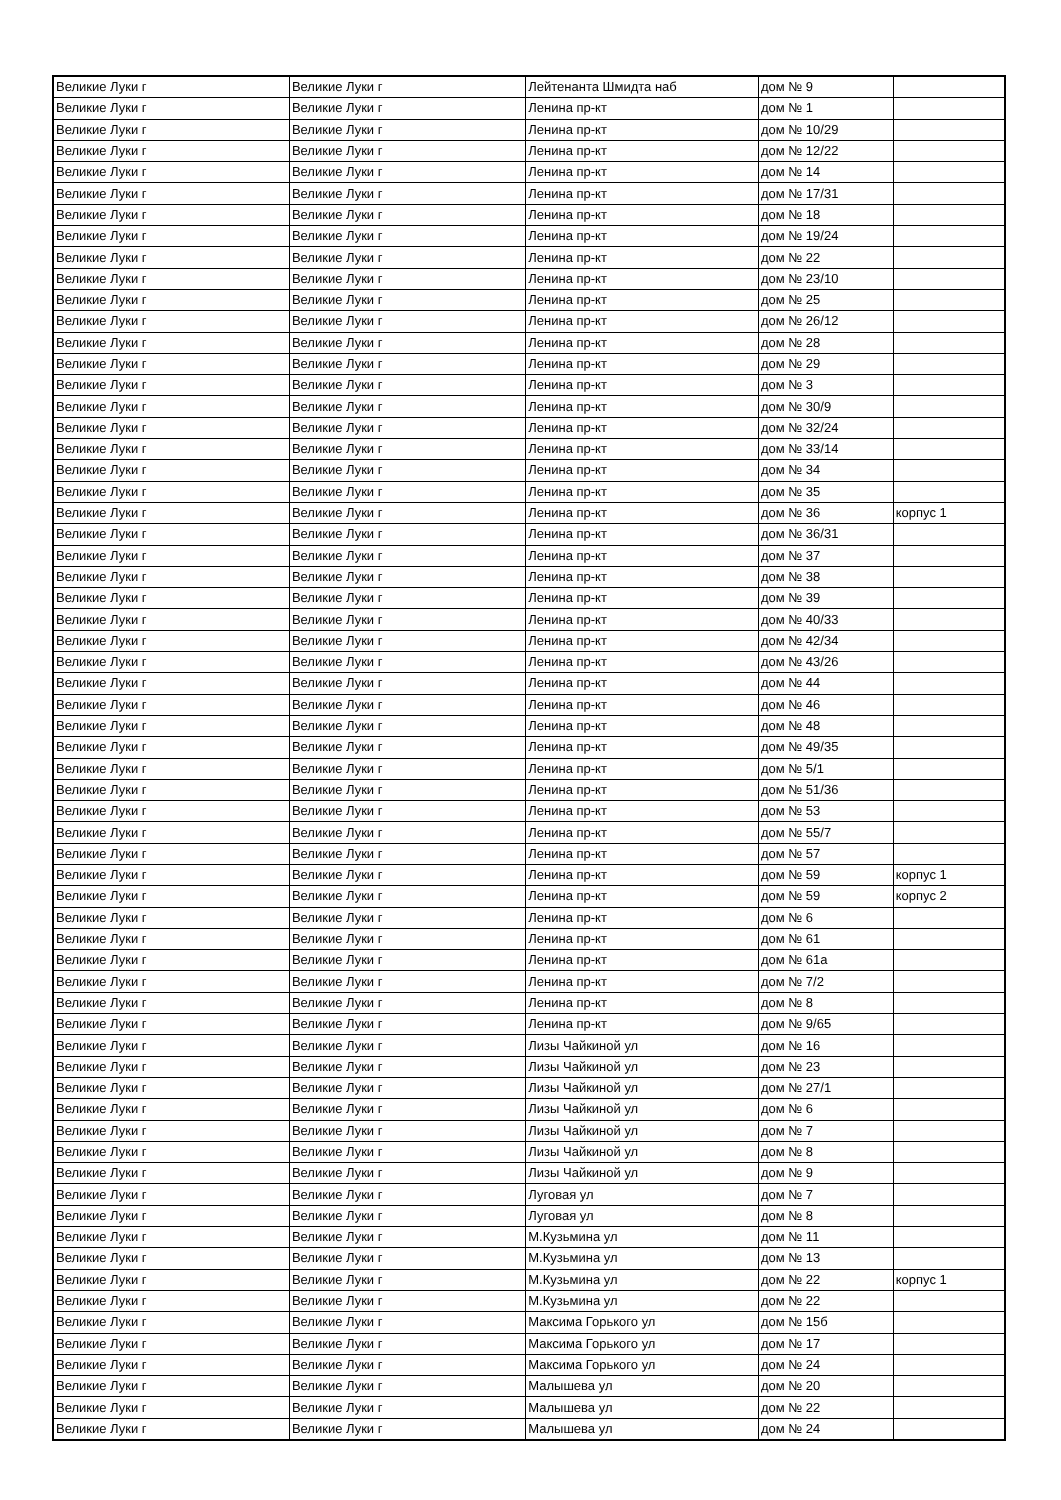| Великие Луки г | Великие Луки г | Лейтенанта Шмидта наб | дом № 9 | |
| Великие Луки г | Великие Луки г | Ленина пр-кт | дом № 1 | |
| Великие Луки г | Великие Луки г | Ленина пр-кт | дом № 10/29 | |
| Великие Луки г | Великие Луки г | Ленина пр-кт | дом № 12/22 | |
| Великие Луки г | Великие Луки г | Ленина пр-кт | дом № 14 | |
| Великие Луки г | Великие Луки г | Ленина пр-кт | дом № 17/31 | |
| Великие Луки г | Великие Луки г | Ленина пр-кт | дом № 18 | |
| Великие Луки г | Великие Луки г | Ленина пр-кт | дом № 19/24 | |
| Великие Луки г | Великие Луки г | Ленина пр-кт | дом № 22 | |
| Великие Луки г | Великие Луки г | Ленина пр-кт | дом № 23/10 | |
| Великие Луки г | Великие Луки г | Ленина пр-кт | дом № 25 | |
| Великие Луки г | Великие Луки г | Ленина пр-кт | дом № 26/12 | |
| Великие Луки г | Великие Луки г | Ленина пр-кт | дом № 28 | |
| Великие Луки г | Великие Луки г | Ленина пр-кт | дом № 29 | |
| Великие Луки г | Великие Луки г | Ленина пр-кт | дом № 3 | |
| Великие Луки г | Великие Луки г | Ленина пр-кт | дом № 30/9 | |
| Великие Луки г | Великие Луки г | Ленина пр-кт | дом № 32/24 | |
| Великие Луки г | Великие Луки г | Ленина пр-кт | дом № 33/14 | |
| Великие Луки г | Великие Луки г | Ленина пр-кт | дом № 34 | |
| Великие Луки г | Великие Луки г | Ленина пр-кт | дом № 35 | |
| Великие Луки г | Великие Луки г | Ленина пр-кт | дом № 36 | корпус 1 |
| Великие Луки г | Великие Луки г | Ленина пр-кт | дом № 36/31 | |
| Великие Луки г | Великие Луки г | Ленина пр-кт | дом № 37 | |
| Великие Луки г | Великие Луки г | Ленина пр-кт | дом № 38 | |
| Великие Луки г | Великие Луки г | Ленина пр-кт | дом № 39 | |
| Великие Луки г | Великие Луки г | Ленина пр-кт | дом № 40/33 | |
| Великие Луки г | Великие Луки г | Ленина пр-кт | дом № 42/34 | |
| Великие Луки г | Великие Луки г | Ленина пр-кт | дом № 43/26 | |
| Великие Луки г | Великие Луки г | Ленина пр-кт | дом № 44 | |
| Великие Луки г | Великие Луки г | Ленина пр-кт | дом № 46 | |
| Великие Луки г | Великие Луки г | Ленина пр-кт | дом № 48 | |
| Великие Луки г | Великие Луки г | Ленина пр-кт | дом № 49/35 | |
| Великие Луки г | Великие Луки г | Ленина пр-кт | дом № 5/1 | |
| Великие Луки г | Великие Луки г | Ленина пр-кт | дом № 51/36 | |
| Великие Луки г | Великие Луки г | Ленина пр-кт | дом № 53 | |
| Великие Луки г | Великие Луки г | Ленина пр-кт | дом № 55/7 | |
| Великие Луки г | Великие Луки г | Ленина пр-кт | дом № 57 | |
| Великие Луки г | Великие Луки г | Ленина пр-кт | дом № 59 | корпус 1 |
| Великие Луки г | Великие Луки г | Ленина пр-кт | дом № 59 | корпус 2 |
| Великие Луки г | Великие Луки г | Ленина пр-кт | дом № 6 | |
| Великие Луки г | Великие Луки г | Ленина пр-кт | дом № 61 | |
| Великие Луки г | Великие Луки г | Ленина пр-кт | дом № 61а | |
| Великие Луки г | Великие Луки г | Ленина пр-кт | дом № 7/2 | |
| Великие Луки г | Великие Луки г | Ленина пр-кт | дом № 8 | |
| Великие Луки г | Великие Луки г | Ленина пр-кт | дом № 9/65 | |
| Великие Луки г | Великие Луки г | Лизы Чайкиной ул | дом № 16 | |
| Великие Луки г | Великие Луки г | Лизы Чайкиной ул | дом № 23 | |
| Великие Луки г | Великие Луки г | Лизы Чайкиной ул | дом № 27/1 | |
| Великие Луки г | Великие Луки г | Лизы Чайкиной ул | дом № 6 | |
| Великие Луки г | Великие Луки г | Лизы Чайкиной ул | дом № 7 | |
| Великие Луки г | Великие Луки г | Лизы Чайкиной ул | дом № 8 | |
| Великие Луки г | Великие Луки г | Лизы Чайкиной ул | дом № 9 | |
| Великие Луки г | Великие Луки г | Луговая ул | дом № 7 | |
| Великие Луки г | Великие Луки г | Луговая ул | дом № 8 | |
| Великие Луки г | Великие Луки г | М.Кузьмина ул | дом № 11 | |
| Великие Луки г | Великие Луки г | М.Кузьмина ул | дом № 13 | |
| Великие Луки г | Великие Луки г | М.Кузьмина ул | дом № 22 | корпус 1 |
| Великие Луки г | Великие Луки г | М.Кузьмина ул | дом № 22 | |
| Великие Луки г | Великие Луки г | Максима Горького ул | дом № 15б | |
| Великие Луки г | Великие Луки г | Максима Горького ул | дом № 17 | |
| Великие Луки г | Великие Луки г | Максима Горького ул | дом № 24 | |
| Великие Луки г | Великие Луки г | Малышева ул | дом № 20 | |
| Великие Луки г | Великие Луки г | Малышева ул | дом № 22 | |
| Великие Луки г | Великие Луки г | Малышева ул | дом № 24 | |